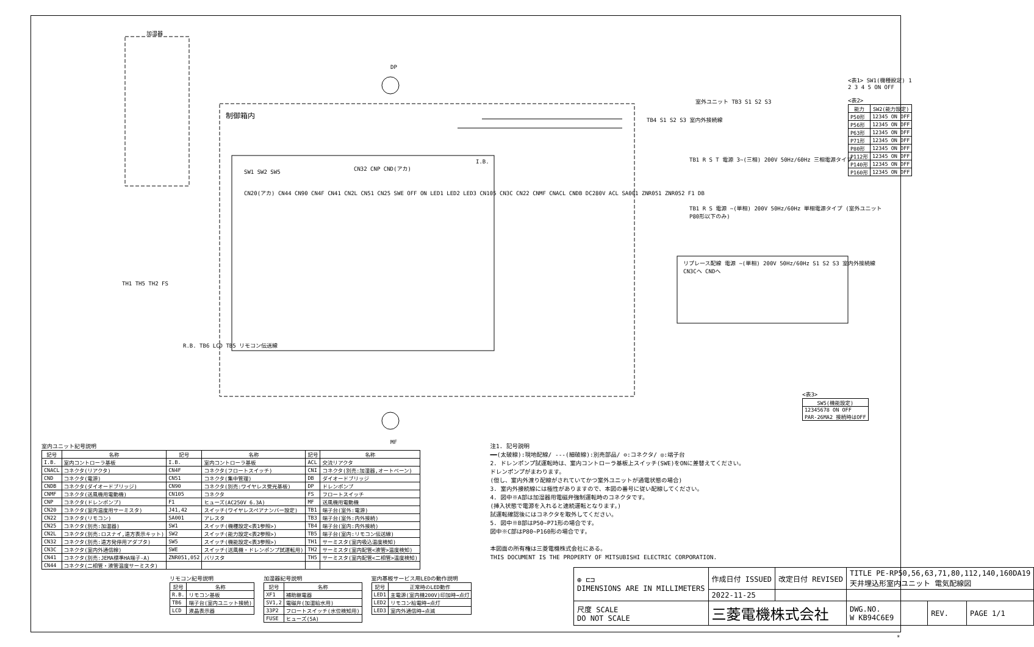加湿器
制御箱内
DP
I.B.
SW1 SW2 SW5
CN32 CNP CND(アカ)
室外ユニット TB3 S1 S2 S3
TB4 S1 S2 S3 室内外接続線
TB1 R S T 電源 3~(三相) 200V 50Hz/60Hz 三相電源タイプ
TB1 R S 電源 ~(単相) 200V 50Hz/60Hz 単相電源タイプ (室外ユニットP80形以下のみ)
リプレース配線 電源 ~(単相) 200V 50Hz/60Hz S1 S2 S3 室内外接続線 CN3Cへ CNDへ
CN20(アカ) CN44 CN90 CN4F CN41 CN2L CN51 CN25 SWE OFF ON LED1 LED2 LED3 CN105 CN3C CN22 CNMF CNACL CNDB DC280V ACL SA001 ZNR051 ZNR052 F1 DB
TH1 TH5 TH2 FS
R.B. TB6 LCD TB5 リモコン伝送線
MF
<表1> SW1(機種設定) 1 2 3 4 5 ON OFF
<表2>
| 能力 | SW2(能力設定) |
| --- | --- |
| P50形 | 12345 ON OFF |
| P56形 | 12345 ON OFF |
| P63形 | 12345 ON OFF |
| P71形 | 12345 ON OFF |
| P80形 | 12345 ON OFF |
| P112形 | 12345 ON OFF |
| P140形 | 12345 ON OFF |
| P160形 | 12345 ON OFF |
<表3>
| SW5(機能設定) |
| --- |
| 12345678 ON OFF PAR-26MA2 接続時はOFF |
室内ユニット記号説明
| 記号 | 名称 | 記号 | 名称 | 記号 | 名称 |
| --- | --- | --- | --- | --- | --- |
| I.B. | 室内コントローラ基板 | I.B. | 室内コントローラ基板 | ACL | 交流リアクタ |
| CNACL | コネクタ(リアクタ) | CN4F | コネクタ(フロートスイッチ) | CNI | コネクタ(別売:加湿器,オートベーン) |
| CND | コネクタ(電源) | CN51 | コネクタ(集中管理) | DB | ダイオードブリッジ |
| CNDB | コネクタ(ダイオードブリッジ) | CN90 | コネクタ(別売:ワイヤレス受光基板) | DP | ドレンポンプ |
| CNMF | コネクタ(送風機用電動機) | CN105 | コネクタ | FS | フロートスイッチ |
| CNP | コネクタ(ドレンポンプ) | F1 | ヒューズ(AC250V 6.3A) | MF | 送風機用電動機 |
| CN20 | コネクタ(室内温度用サーミスタ) | J41,42 | スイッチ(ワイヤレスペアナンバー設定) | TB1 | 端子台(室外:電源) |
| CN22 | コネクタ(リモコン) | SA001 | アレスタ | TB3 | 端子台(室外:内外接続) |
| CN25 | コネクタ(別売:加湿器) | SW1 | スイッチ(機種設定<表1参照>) | TB4 | 端子台(室内:内外接続) |
| CN2L | コネクタ(別売:ロスナイ,遠方表示キット) | SW2 | スイッチ(能力設定<表2参照>) | TB5 | 端子台(室内:リモコン伝送線) |
| CN32 | コネクタ(別売:遠方発停用アダプタ) | SW5 | スイッチ(機能設定<表3参照>) | TH1 | サーミスタ(室内吸込温度検知) |
| CN3C | コネクタ(室内外通信線) | SWE | スイッチ(送風機・ドレンポンプ試運転用) | TH2 | サーミスタ(室内配管<液管>温度検知) |
| CN41 | コネクタ(別売:JEMA標準HA端子-A) | ZNR051,052 | バリスタ | TH5 | サーミスタ(室内配管<二相管>温度検知) |
| CN44 | コネクタ(二相管・液管温度サーミスタ) | | | | |
リモコン記号説明
| 記号 | 名称 |
| --- | --- |
| R.B. | リモコン基板 |
| TB6 | 端子台(室内ユニット接続) |
| LCD | 液晶表示器 |
加湿器記号説明
| 記号 | 名称 |
| --- | --- |
| XF1 | 補助継電器 |
| SV1,2 | 電磁弁(加湿給水用) |
| 33P2 | フロートスイッチ(水位検知用) |
| FUSE | ヒューズ(5A) |
室内基板サービス用LEDの動作説明
| 記号 | 正常時のLED動作 |
| --- | --- |
| LED1 | 主電源(室内機200V)印加時→点灯 |
| LED2 | リモコン給電時→点灯 |
| LED3 | 室内外通信時→点滅 |
注1. 記号説明
━━(太破線):現地配線/ ---(細破線):別売部品/ ⊖:コネクタ/ ◎:端子台
2. ドレンポンプ試運転時は、室内コントローラ基板上スイッチ(SWE)をONに差替えてください。
ドレンポンプがまわります。
(但し、室内外渡り配線がされていてかつ室外ユニットが通電状態の場合)
3. 室内外接続線には極性がありますので、本図の番号に従い配線してください。
4. 図中※A部は加湿器用電磁弁強制運転時のコネクタです。
(挿入状態で電源を入れると連続運転となります。)
試運転確認後にはコネクタを取外してください。
5. 図中※B部はP50~P71形の場合です。
図中※C部はP80~P160形の場合です。
本図面の所有権は三菱電機株式会社にある。
THIS DOCUMENT IS THE PROPERTY OF MITSUBISHI ELECTRIC CORPORATION.
| ⊕ ⊏⊐ DIMENSIONS ARE IN MILLIMETERS | 作成日付 ISSUED | 改定日付 REVISED | TITLE PE-RP50,56,63,71,80,112,140,160DA19 天井埋込形室内ユニット 電気配線図 | | |
| | 2022-11-25 | | | | |
| 尺度 SCALE DO NOT SCALE | 三菱電機株式会社 | | DWG.NO. W KB94C6E9 | REV. | PAGE 1/1 |
*